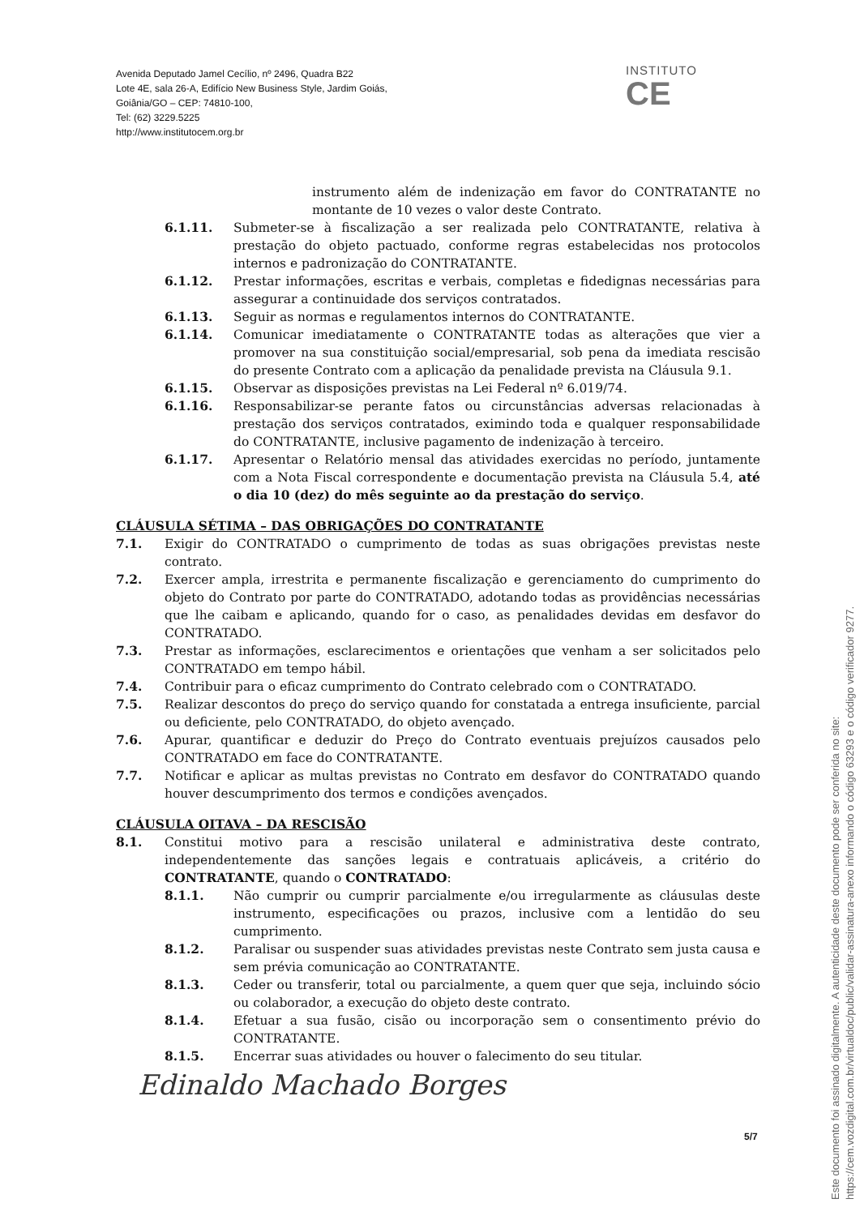Avenida Deputado Jamel Cecílio, nº 2496, Quadra B22
Lote 4E, sala 26-A, Edifício New Business Style, Jardim Goiás,
Goiânia/GO – CEP: 74810-100,
Tel: (62) 3229.5225
http://www.institutocem.org.br
INSTITUTO
CE
instrumento além de indenização em favor do CONTRATANTE no montante de 10 vezes o valor deste Contrato.
6.1.11. Submeter-se à fiscalização a ser realizada pelo CONTRATANTE, relativa à prestação do objeto pactuado, conforme regras estabelecidas nos protocolos internos e padronização do CONTRATANTE.
6.1.12. Prestar informações, escritas e verbais, completas e fidedignas necessárias para assegurar a continuidade dos serviços contratados.
6.1.13. Seguir as normas e regulamentos internos do CONTRATANTE.
6.1.14. Comunicar imediatamente o CONTRATANTE todas as alterações que vier a promover na sua constituição social/empresarial, sob pena da imediata rescisão do presente Contrato com a aplicação da penalidade prevista na Cláusula 9.1.
6.1.15. Observar as disposições previstas na Lei Federal nº 6.019/74.
6.1.16. Responsabilizar-se perante fatos ou circunstâncias adversas relacionadas à prestação dos serviços contratados, eximindo toda e qualquer responsabilidade do CONTRATANTE, inclusive pagamento de indenização à terceiro.
6.1.17. Apresentar o Relatório mensal das atividades exercidas no período, juntamente com a Nota Fiscal correspondente e documentação prevista na Cláusula 5.4, até o dia 10 (dez) do mês seguinte ao da prestação do serviço.
CLÁUSULA SÉTIMA – DAS OBRIGAÇÕES DO CONTRATANTE
7.1. Exigir do CONTRATADO o cumprimento de todas as suas obrigações previstas neste contrato.
7.2. Exercer ampla, irrestrita e permanente fiscalização e gerenciamento do cumprimento do objeto do Contrato por parte do CONTRATADO, adotando todas as providências necessárias que lhe caibam e aplicando, quando for o caso, as penalidades devidas em desfavor do CONTRATADO.
7.3. Prestar as informações, esclarecimentos e orientações que venham a ser solicitados pelo CONTRATADO em tempo hábil.
7.4. Contribuir para o eficaz cumprimento do Contrato celebrado com o CONTRATADO.
7.5. Realizar descontos do preço do serviço quando for constatada a entrega insuficiente, parcial ou deficiente, pelo CONTRATADO, do objeto avençado.
7.6. Apurar, quantificar e deduzir do Preço do Contrato eventuais prejuízos causados pelo CONTRATADO em face do CONTRATANTE.
7.7. Notificar e aplicar as multas previstas no Contrato em desfavor do CONTRATADO quando houver descumprimento dos termos e condições avençados.
CLÁUSULA OITAVA – DA RESCISÃO
8.1. Constitui motivo para a rescisão unilateral e administrativa deste contrato, independentemente das sanções legais e contratuais aplicáveis, a critério do CONTRATANTE, quando o CONTRATADO:
8.1.1. Não cumprir ou cumprir parcialmente e/ou irregularmente as cláusulas deste instrumento, especificações ou prazos, inclusive com a lentidão do seu cumprimento.
8.1.2. Paralisar ou suspender suas atividades previstas neste Contrato sem justa causa e sem prévia comunicação ao CONTRATANTE.
8.1.3. Ceder ou transferir, total ou parcialmente, a quem quer que seja, incluindo sócio ou colaborador, a execução do objeto deste contrato.
8.1.4. Efetuar a sua fusão, cisão ou incorporação sem o consentimento prévio do CONTRATANTE.
8.1.5. Encerrar suas atividades ou houver o falecimento do seu titular.
Edinaldo Machado Borges
5/7
Este documento foi assinado digitalmente. A autenticidade deste documento pode ser conferida no site:
https://cem.vozdigital.com.br/virtualdoc/public/validar-assinatura-anexo informando o código 63293 e o código verificador 9277.